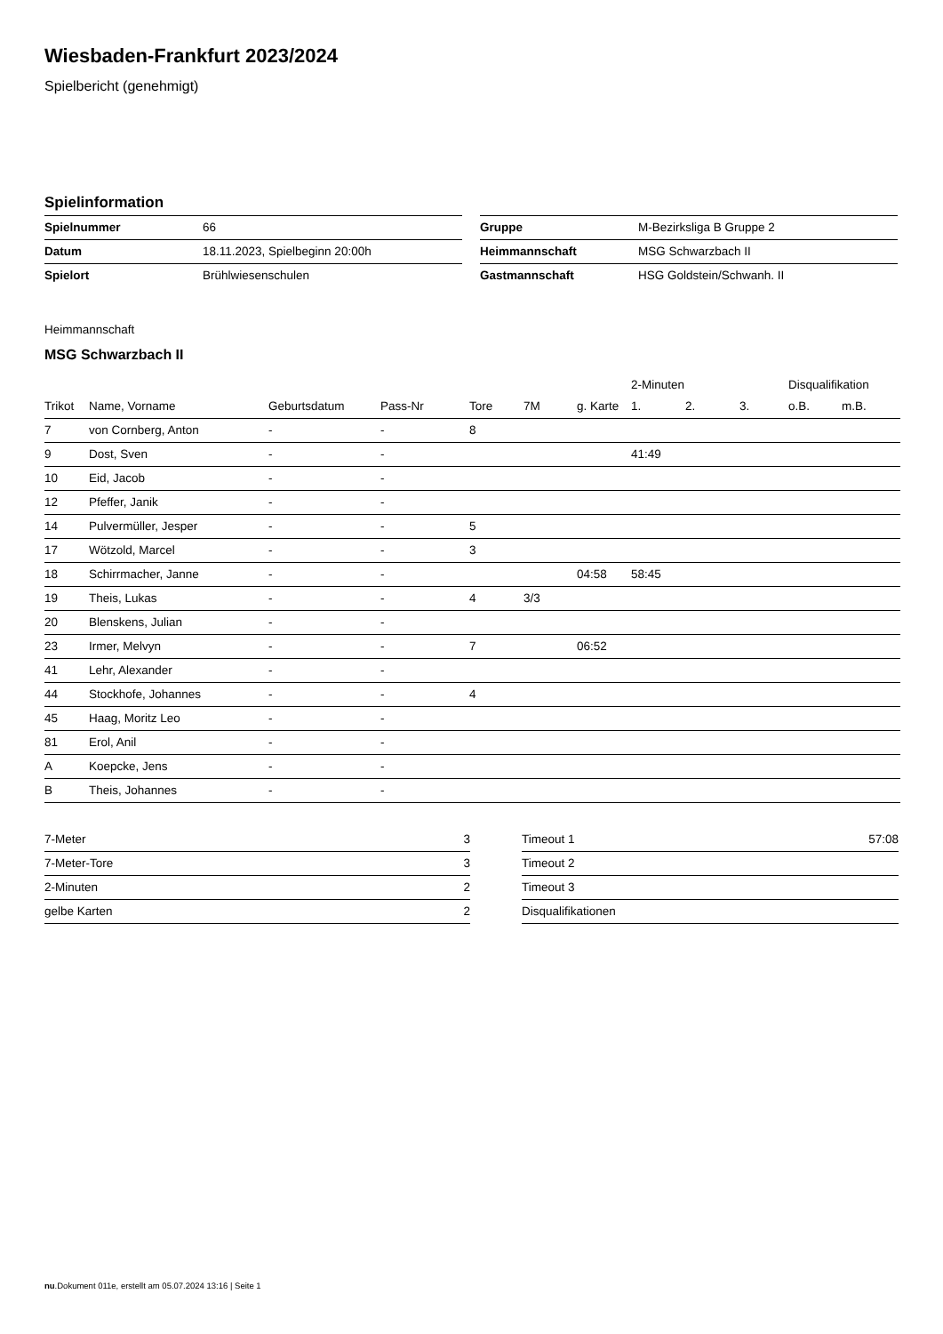Wiesbaden-Frankfurt 2023/2024
Spielbericht (genehmigt)
Spielinformation
| Spielnummer | 66 |
| Datum | 18.11.2023, Spielbeginn 20:00h |
| Spielort | Brühlwiesenschulen |
| Gruppe | M-Bezirksliga B Gruppe 2 |
| Heimmannschaft | MSG Schwarzbach II |
| Gastmannschaft | HSG Goldstein/Schwanh. II |
Heimmannschaft
MSG Schwarzbach II
| | | | | | | | 2-Minuten | | | Disqualifikation | |
| --- | --- | --- | --- | --- | --- | --- | --- | --- | --- | --- | --- |
| Trikot | Name, Vorname | Geburtsdatum | Pass-Nr | Tore | 7M | g. Karte | 1. | 2. | 3. | o.B. | m.B. |
| 7 | von Cornberg, Anton | - | - | 8 | | | | | | | |
| 9 | Dost, Sven | - | - | | | | 41:49 | | | | |
| 10 | Eid, Jacob | - | - | | | | | | | | |
| 12 | Pfeffer, Janik | - | - | | | | | | | | |
| 14 | Pulvermüller, Jesper | - | - | 5 | | | | | | | |
| 17 | Wötzold, Marcel | - | - | 3 | | | | | | | |
| 18 | Schirrmacher, Janne | - | - | | | 04:58 | 58:45 | | | | |
| 19 | Theis, Lukas | - | - | 4 | 3/3 | | | | | | |
| 20 | Blenskens, Julian | - | - | | | | | | | | |
| 23 | Irmer, Melvyn | - | - | 7 | | 06:52 | | | | | |
| 41 | Lehr, Alexander | - | - | | | | | | | | |
| 44 | Stockhofe, Johannes | - | - | 4 | | | | | | | |
| 45 | Haag, Moritz Leo | - | - | | | | | | | | |
| 81 | Erol, Anil | - | - | | | | | | | | |
| A | Koepcke, Jens | - | - | | | | | | | | |
| B | Theis, Johannes | - | - | | | | | | | | |
| 7-Meter | 3 |
| 7-Meter-Tore | 3 |
| 2-Minuten | 2 |
| gelbe Karten | 2 |
| Timeout 1 | 57:08 |
| Timeout 2 | |
| Timeout 3 | |
| Disqualifikationen | |
nu.Dokument 011e, erstellt am 05.07.2024 13:16 | Seite 1